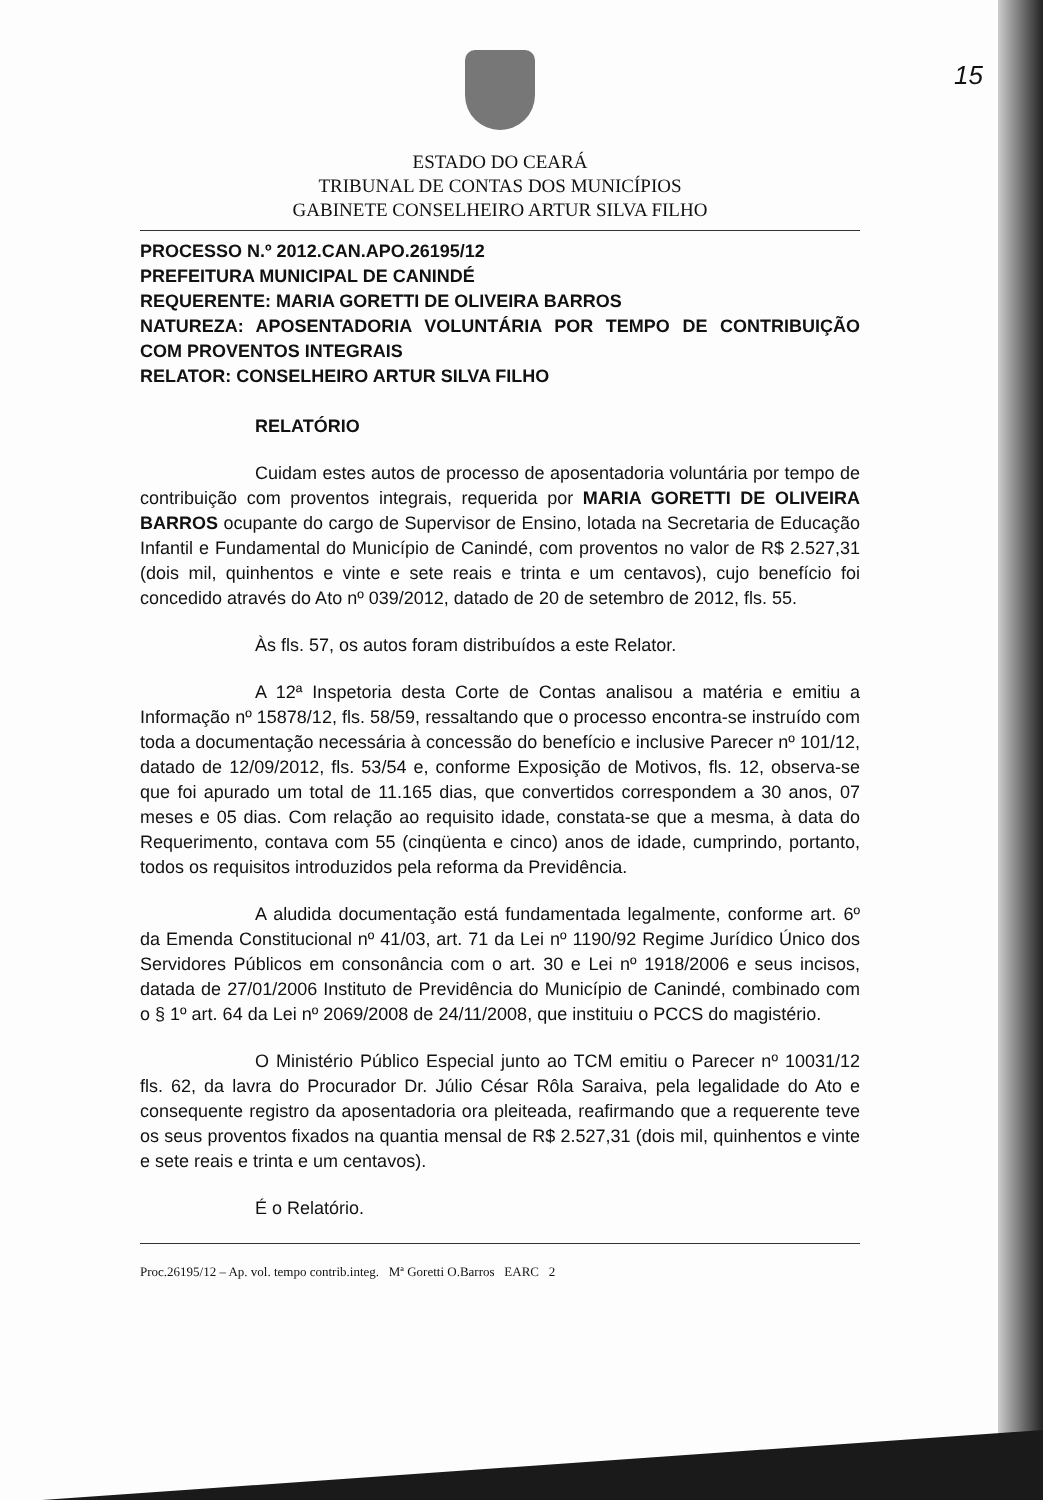15
ESTADO DO CEARÁ
TRIBUNAL DE CONTAS DOS MUNICÍPIOS
GABINETE CONSELHEIRO ARTUR SILVA FILHO
PROCESSO N.º 2012.CAN.APO.26195/12
PREFEITURA MUNICIPAL DE CANINDÉ
REQUERENTE: MARIA GORETTI DE OLIVEIRA BARROS
NATUREZA: APOSENTADORIA VOLUNTÁRIA POR TEMPO DE CONTRIBUIÇÃO COM PROVENTOS INTEGRAIS
RELATOR: CONSELHEIRO ARTUR SILVA FILHO
RELATÓRIO
Cuidam estes autos de processo de aposentadoria voluntária por tempo de contribuição com proventos integrais, requerida por MARIA GORETTI DE OLIVEIRA BARROS ocupante do cargo de Supervisor de Ensino, lotada na Secretaria de Educação Infantil e Fundamental do Município de Canindé, com proventos no valor de R$ 2.527,31 (dois mil, quinhentos e vinte e sete reais e trinta e um centavos), cujo benefício foi concedido através do Ato nº 039/2012, datado de 20 de setembro de 2012, fls. 55.
Às fls. 57, os autos foram distribuídos a este Relator.
A 12ª Inspetoria desta Corte de Contas analisou a matéria e emitiu a Informação nº 15878/12, fls. 58/59, ressaltando que o processo encontra-se instruído com toda a documentação necessária à concessão do benefício e inclusive Parecer nº 101/12, datado de 12/09/2012, fls. 53/54 e, conforme Exposição de Motivos, fls. 12, observa-se que foi apurado um total de 11.165 dias, que convertidos correspondem a 30 anos, 07 meses e 05 dias. Com relação ao requisito idade, constata-se que a mesma, à data do Requerimento, contava com 55 (cinqüenta e cinco) anos de idade, cumprindo, portanto, todos os requisitos introduzidos pela reforma da Previdência.
A aludida documentação está fundamentada legalmente, conforme art. 6º da Emenda Constitucional nº 41/03, art. 71 da Lei nº 1190/92 Regime Jurídico Único dos Servidores Públicos em consonância com o art. 30 e Lei nº 1918/2006 e seus incisos, datada de 27/01/2006 Instituto de Previdência do Município de Canindé, combinado com o § 1º art. 64 da Lei nº 2069/2008 de 24/11/2008, que instituiu o PCCS do magistério.
O Ministério Público Especial junto ao TCM emitiu o Parecer nº 10031/12 fls. 62, da lavra do Procurador Dr. Júlio César Rôla Saraiva, pela legalidade do Ato e consequente registro da aposentadoria ora pleiteada, reafirmando que a requerente teve os seus proventos fixados na quantia mensal de R$ 2.527,31 (dois mil, quinhentos e vinte e sete reais e trinta e um centavos).
É o Relatório.
Proc.26195/12 – Ap. vol. tempo contrib.integ. Mª Goretti O.Barros EARC 2